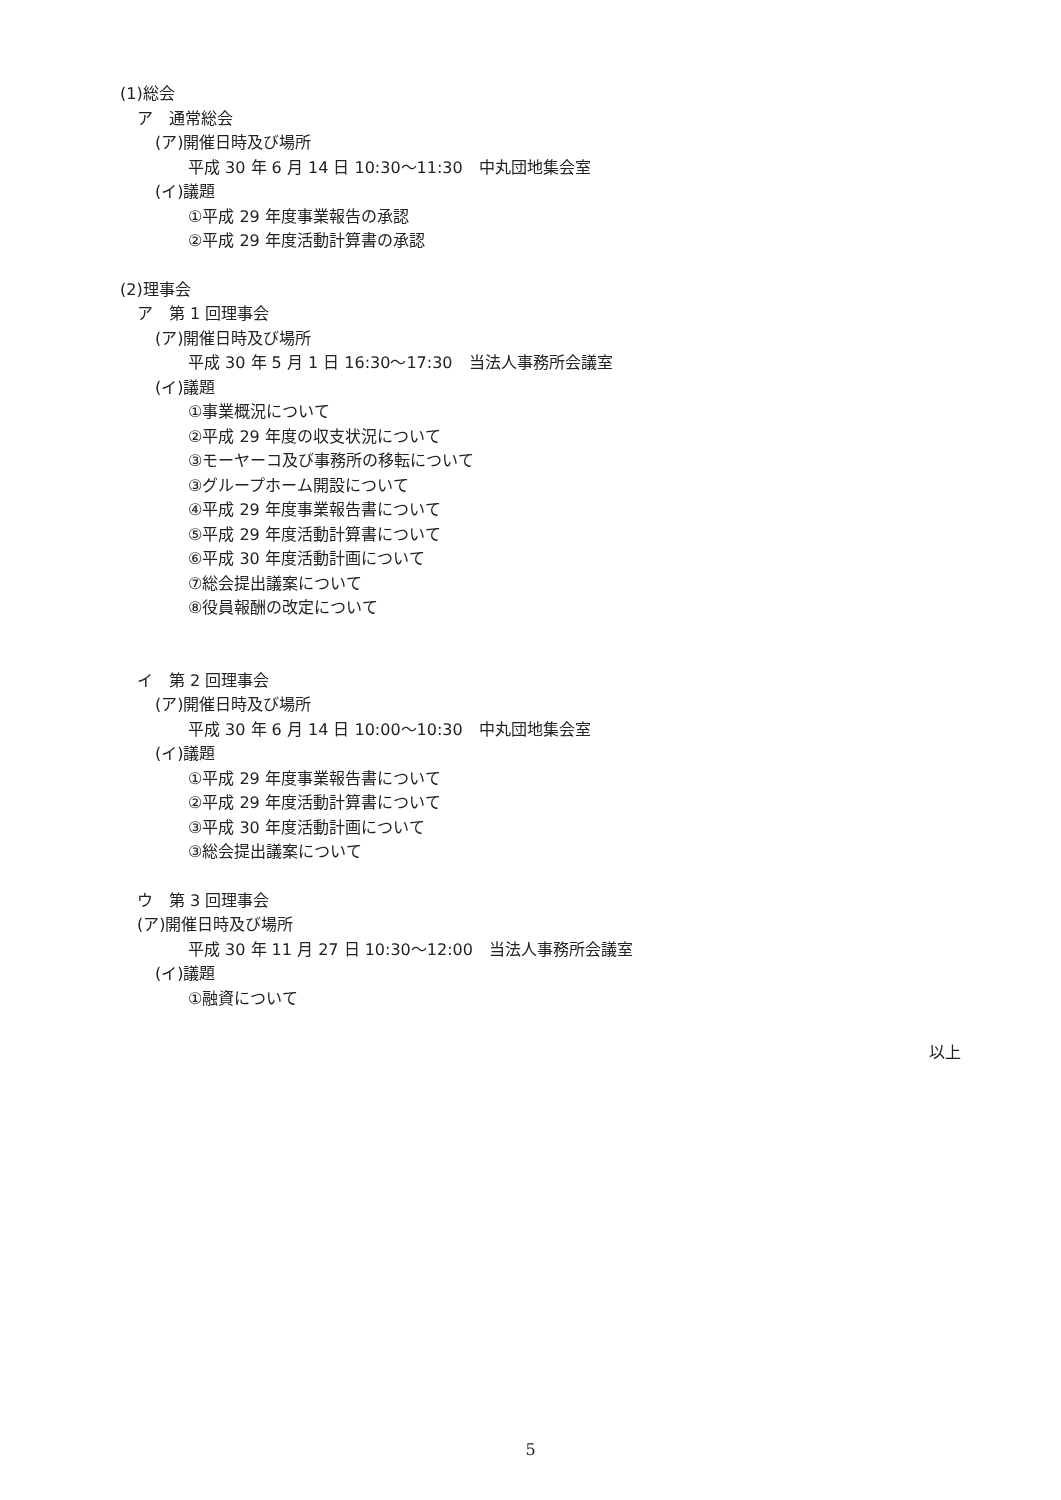(1)総会
ア　通常総会
(ア)開催日時及び場所
平成 30 年 6 月 14 日 10:30～11:30　中丸団地集会室
(イ)議題
①平成 29 年度事業報告の承認
②平成 29 年度活動計算書の承認
(2)理事会
ア　第 1 回理事会
(ア)開催日時及び場所
平成 30 年 5 月 1 日 16:30～17:30　当法人事務所会議室
(イ)議題
①事業概況について
②平成 29 年度の収支状況について
③モーヤーコ及び事務所の移転について
③グループホーム開設について
④平成 29 年度事業報告書について
⑤平成 29 年度活動計算書について
⑥平成 30 年度活動計画について
⑦総会提出議案について
⑧役員報酬の改定について
イ　第 2 回理事会
(ア)開催日時及び場所
平成 30 年 6 月 14 日 10:00～10:30　中丸団地集会室
(イ)議題
①平成 29 年度事業報告書について
②平成 29 年度活動計算書について
③平成 30 年度活動計画について
③総会提出議案について
ウ　第 3 回理事会
(ア)開催日時及び場所
平成 30 年 11 月 27 日 10:30～12:00　当法人事務所会議室
(イ)議題
①融資について
以上
5